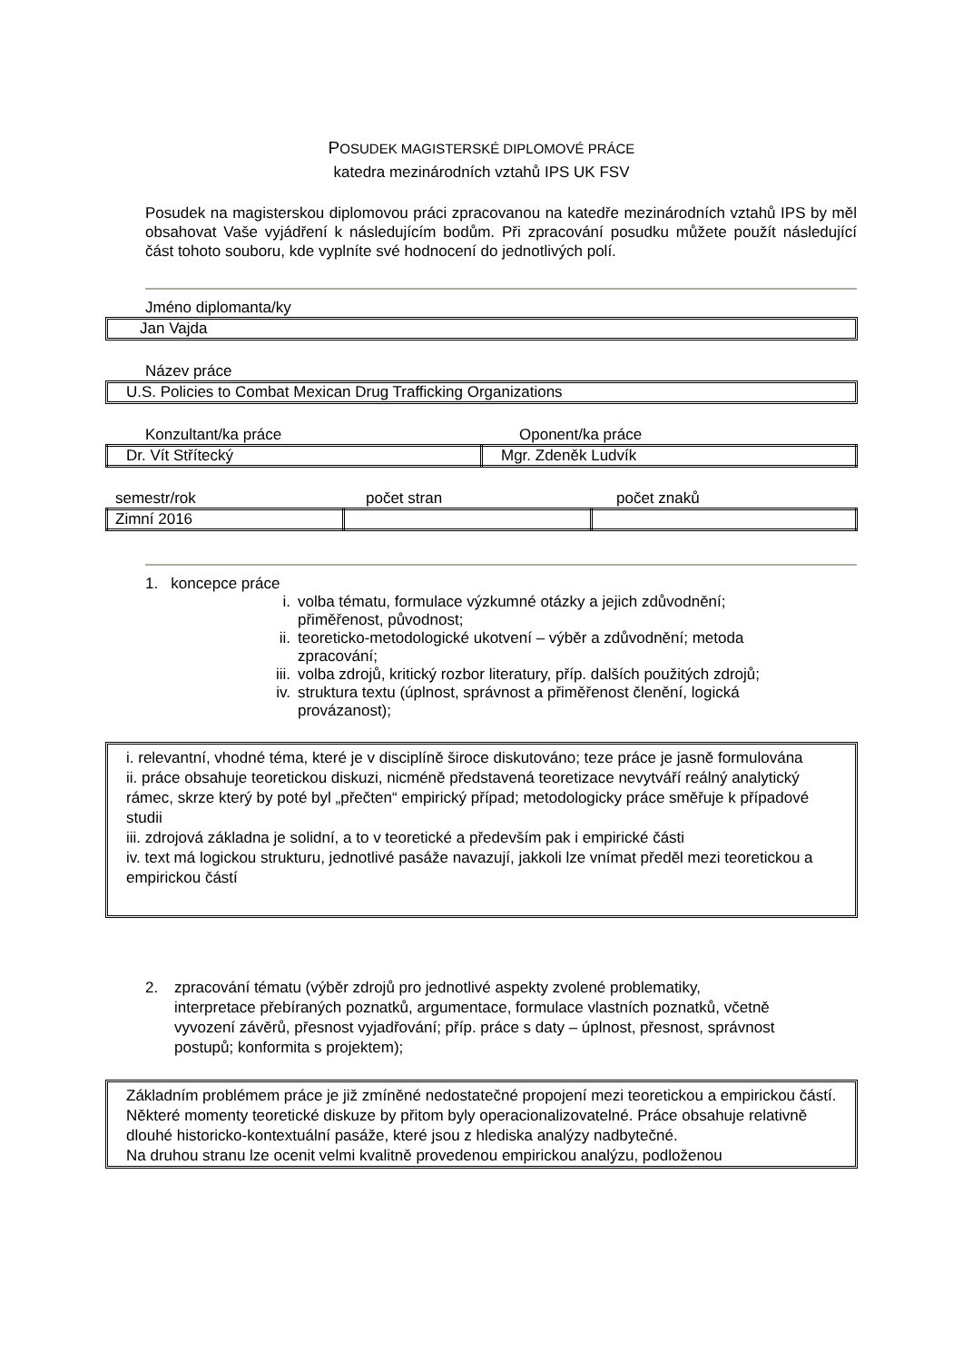POSUDEK MAGISTERSKÉ DIPLOMOVÉ PRÁCE
katedra mezinárodních vztahů IPS UK FSV
Posudek na magisterskou diplomovou práci zpracovanou na katedře mezinárodních vztahů IPS by měl obsahovat Vaše vyjádření k následujícím bodům. Při zpracování posudku můžete použít následující část tohoto souboru, kde vyplníte své hodnocení do jednotlivých polí.
Jméno diplomanta/ky
Jan Vajda
Název práce
U.S. Policies to Combat Mexican Drug Trafficking Organizations
Konzultant/ka práce Oponent/ka práce
| Dr. Vít Střítecký | Mgr. Zdeněk Ludvík |
semestr/rok počet stran počet znaků
| Zimní 2016 | | |
1. koncepce práce
i. volba tématu, formulace výzkumné otázky a jejich zdůvodnění; přiměřenost, původnost;
ii. teoreticko-metodologické ukotvení – výběr a zdůvodnění; metoda zpracování;
iii. volba zdrojů, kritický rozbor literatury, příp. dalších použitých zdrojů;
iv. struktura textu (úplnost, správnost a přiměřenost členění, logická provázanost);
i. relevantní, vhodné téma, které je v disciplíně široce diskutováno; teze práce je jasně formulována
ii. práce obsahuje teoretickou diskuzi, nicméně představená teoretizace nevytváří reálný analytický rámec, skrze který by poté byl „přečten“ empirický případ; metodologicky práce směřuje k případové studii
iii. zdrojová základna je solidní, a to v teoretické a především pak i empirické části
iv. text má logickou strukturu, jednotlivé pasáže navazují, jakkoli lze vnímat předěl mezi teoretickou a empirickou částí
2. zpracování tématu (výběr zdrojů pro jednotlivé aspekty zvolené problematiky, interpretace přebíraných poznatků, argumentace, formulace vlastních poznatků, včetně vyvození závěrů, přesnost vyjadřování; příp. práce s daty – úplnost, přesnost, správnost postupů; konformita s projektem);
Základním problémem práce je již zmíněné nedostatečné propojení mezi teoretickou a empirickou částí. Některé momenty teoretické diskuze by přitom byly operacionalizovatelné. Práce obsahuje relativně dlouhé historicko-kontextuální pasáže, které jsou z hlediska analýzy nadbytečné.
Na druhou stranu lze ocenit velmi kvalitně provedenou empirickou analýzu, podloženou